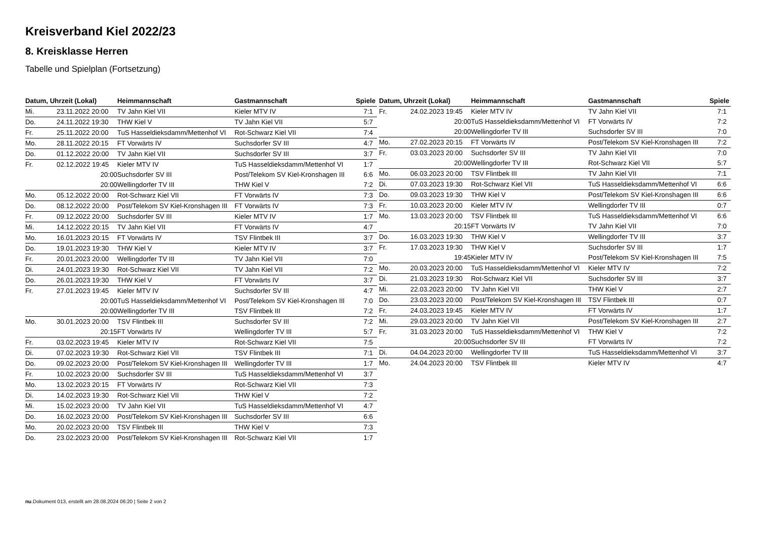Kreisverband Kiel 2022/23
8. Kreisklasse Herren
Tabelle und Spielplan (Fortsetzung)
| Datum, Uhrzeit (Lokal) | | Heimmannschaft | Gastmannschaft | Spiele |
| --- | --- | --- | --- | --- |
| Mi. | 23.11.2022 20:00 | TV Jahn Kiel VII | Kieler MTV IV | 7:1 |
| Do. | 24.11.2022 19:30 | THW Kiel V | TV Jahn Kiel VII | 5:7 |
| Fr. | 25.11.2022 20:00 | TuS Hasseldieksdamm/Mettenhof VI | Rot-Schwarz Kiel VII | 7:4 |
| Mo. | 28.11.2022 20:15 | FT Vorwärts IV | Suchsdorfer SV III | 4:7 |
| Do. | 01.12.2022 20:00 | TV Jahn Kiel VII | Suchsdorfer SV III | 3:7 |
| Fr. | 02.12.2022 19:45 | Kieler MTV IV | TuS Hasseldieksdamm/Mettenhof VI | 1:7 |
| | 20:00 | Suchsdorfer SV III | Post/Telekom SV Kiel-Kronshagen III | 6:6 |
| | 20:00 | Wellingdorfer TV III | THW Kiel V | 7:2 |
| Mo. | 05.12.2022 20:00 | Rot-Schwarz Kiel VII | FT Vorwärts IV | 7:3 |
| Do. | 08.12.2022 20:00 | Post/Telekom SV Kiel-Kronshagen III | FT Vorwärts IV | 7:3 |
| Fr. | 09.12.2022 20:00 | Suchsdorfer SV III | Kieler MTV IV | 1:7 |
| Mi. | 14.12.2022 20:15 | TV Jahn Kiel VII | FT Vorwärts IV | 4:7 |
| Mo. | 16.01.2023 20:15 | FT Vorwärts IV | TSV Flintbek III | 3:7 |
| Do. | 19.01.2023 19:30 | THW Kiel V | Kieler MTV IV | 3:7 |
| Fr. | 20.01.2023 20:00 | Wellingdorfer TV III | TV Jahn Kiel VII | 7:0 |
| Di. | 24.01.2023 19:30 | Rot-Schwarz Kiel VII | TV Jahn Kiel VII | 7:2 |
| Do. | 26.01.2023 19:30 | THW Kiel V | FT Vorwärts IV | 3:7 |
| Fr. | 27.01.2023 19:45 | Kieler MTV IV | Suchsdorfer SV III | 4:7 |
| | 20:00 | TuS Hasseldieksdamm/Mettenhof VI | Post/Telekom SV Kiel-Kronshagen III | 7:0 |
| | 20:00 | Wellingdorfer TV III | TSV Flintbek III | 7:2 |
| Mo. | 30.01.2023 20:00 | TSV Flintbek III | Suchsdorfer SV III | 7:2 |
| | 20:15 | FT Vorwärts IV | Wellingdorfer TV III | 5:7 |
| Fr. | 03.02.2023 19:45 | Kieler MTV IV | Rot-Schwarz Kiel VII | 7:5 |
| Di. | 07.02.2023 19:30 | Rot-Schwarz Kiel VII | TSV Flintbek III | 7:1 |
| Do. | 09.02.2023 20:00 | Post/Telekom SV Kiel-Kronshagen III | Wellingdorfer TV III | 1:7 |
| Fr. | 10.02.2023 20:00 | Suchsdorfer SV III | TuS Hasseldieksdamm/Mettenhof VI | 3:7 |
| Mo. | 13.02.2023 20:15 | FT Vorwärts IV | Rot-Schwarz Kiel VII | 7:3 |
| Di. | 14.02.2023 19:30 | Rot-Schwarz Kiel VII | THW Kiel V | 7:2 |
| Mi. | 15.02.2023 20:00 | TV Jahn Kiel VII | TuS Hasseldieksdamm/Mettenhof VI | 4:7 |
| Do. | 16.02.2023 20:00 | Post/Telekom SV Kiel-Kronshagen III | Suchsdorfer SV III | 6:6 |
| Mo. | 20.02.2023 20:00 | TSV Flintbek III | THW Kiel V | 7:3 |
| Do. | 23.02.2023 20:00 | Post/Telekom SV Kiel-Kronshagen III | Rot-Schwarz Kiel VII | 1:7 |
| Datum, Uhrzeit (Lokal) | | Heimmannschaft | Gastmannschaft | Spiele |
| --- | --- | --- | --- | --- |
| Fr. | 24.02.2023 19:45 | Kieler MTV IV | TV Jahn Kiel VII | 7:1 |
| | 20:00 | TuS Hasseldieksdamm/Mettenhof VI | FT Vorwärts IV | 7:2 |
| | 20:00 | Wellingdorfer TV III | Suchsdorfer SV III | 7:0 |
| Mo. | 27.02.2023 20:15 | FT Vorwärts IV | Post/Telekom SV Kiel-Kronshagen III | 7:2 |
| Fr. | 03.03.2023 20:00 | Suchsdorfer SV III | TV Jahn Kiel VII | 7:0 |
| | 20:00 | Wellingdorfer TV III | Rot-Schwarz Kiel VII | 5:7 |
| Mo. | 06.03.2023 20:00 | TSV Flintbek III | TV Jahn Kiel VII | 7:1 |
| Di. | 07.03.2023 19:30 | Rot-Schwarz Kiel VII | TuS Hasseldieksdamm/Mettenhof VI | 6:6 |
| Do. | 09.03.2023 19:30 | THW Kiel V | Post/Telekom SV Kiel-Kronshagen III | 6:6 |
| Fr. | 10.03.2023 20:00 | Kieler MTV IV | Wellingdorfer TV III | 0:7 |
| Mo. | 13.03.2023 20:00 | TSV Flintbek III | TuS Hasseldieksdamm/Mettenhof VI | 6:6 |
| | 20:15 | FT Vorwärts IV | TV Jahn Kiel VII | 7:0 |
| Do. | 16.03.2023 19:30 | THW Kiel V | Wellingdorfer TV III | 3:7 |
| Fr. | 17.03.2023 19:30 | THW Kiel V | Suchsdorfer SV III | 1:7 |
| | 19:45 | Kieler MTV IV | Post/Telekom SV Kiel-Kronshagen III | 7:5 |
| Mo. | 20.03.2023 20:00 | TuS Hasseldieksdamm/Mettenhof VI | Kieler MTV IV | 7:2 |
| Di. | 21.03.2023 19:30 | Rot-Schwarz Kiel VII | Suchsdorfer SV III | 3:7 |
| Mi. | 22.03.2023 20:00 | TV Jahn Kiel VII | THW Kiel V | 2:7 |
| Do. | 23.03.2023 20:00 | Post/Telekom SV Kiel-Kronshagen III | TSV Flintbek III | 0:7 |
| Fr. | 24.03.2023 19:45 | Kieler MTV IV | FT Vorwärts IV | 1:7 |
| Mi. | 29.03.2023 20:00 | TV Jahn Kiel VII | Post/Telekom SV Kiel-Kronshagen III | 2:7 |
| Fr. | 31.03.2023 20:00 | TuS Hasseldieksdamm/Mettenhof VI | THW Kiel V | 7:2 |
| | 20:00 | Suchsdorfer SV III | FT Vorwärts IV | 7:2 |
| Di. | 04.04.2023 20:00 | Wellingdorfer TV III | TuS Hasseldieksdamm/Mettenhof VI | 3:7 |
| Mo. | 24.04.2023 20:00 | TSV Flintbek III | Kieler MTV IV | 4:7 |
nu.Dokument 013, erstellt am 28.08.2024 06:20 | Seite 2 von 2